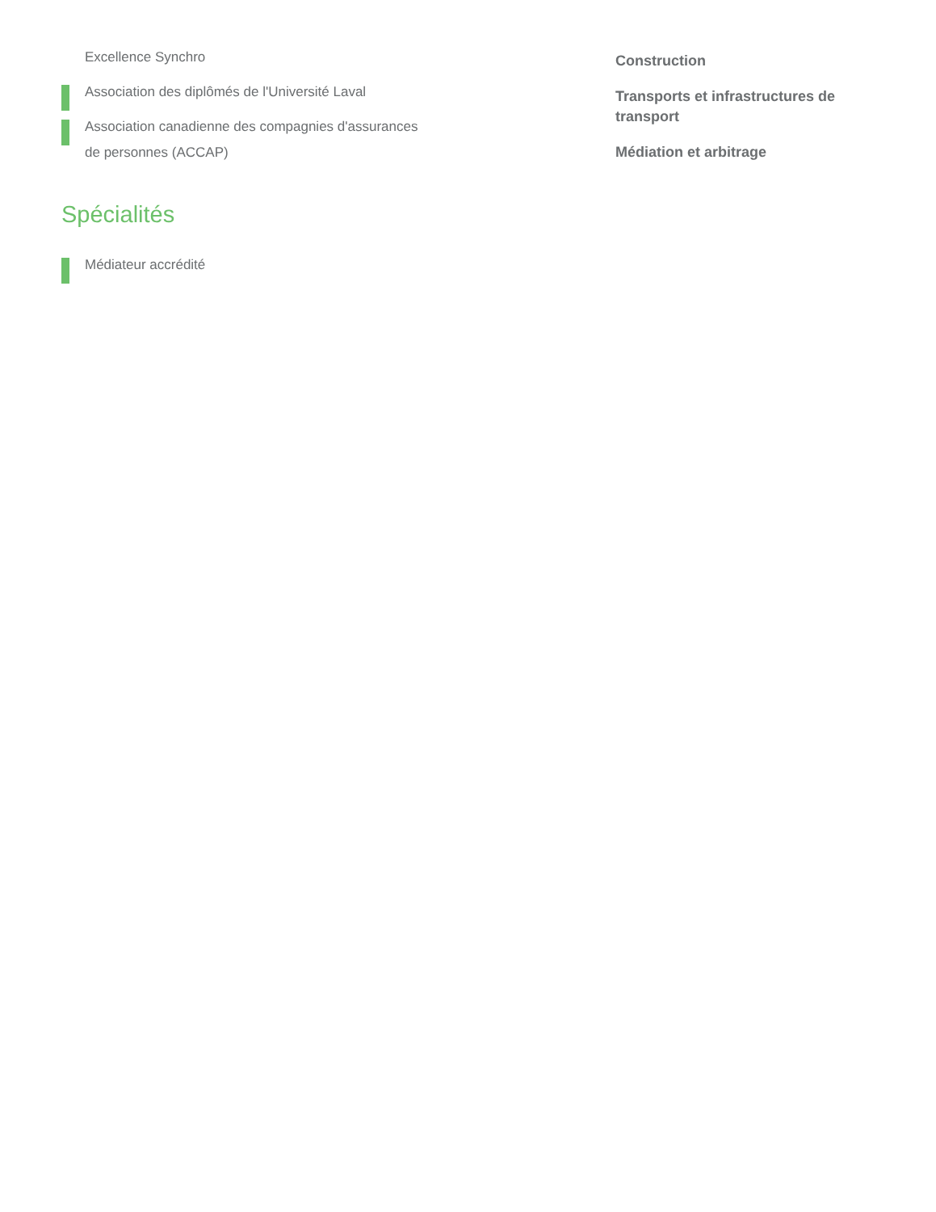Excellence Synchro
Association des diplômés de l'Université Laval
Association canadienne des compagnies d'assurances
de personnes (ACCAP)
Spécialités
Médiateur accrédité
Construction
Transports et infrastructures de transport
Médiation et arbitrage